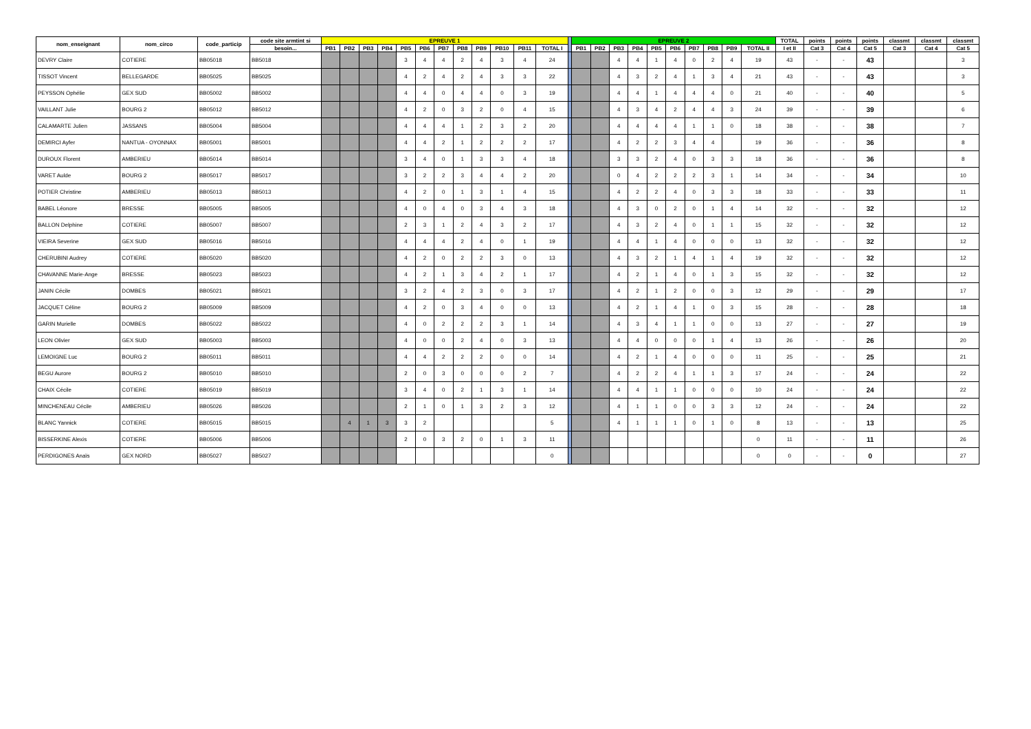| nom_enseignant | nom_circo | code_particip | code site armtint si | EPREUVE 1 | | | | | | | | | | | | | EPREUVE 2 | | | | | | | | | | TOTAL | points | points | points | classmt | classmt | classmt |
| --- | --- | --- | --- | --- | --- | --- | --- | --- | --- | --- | --- | --- | --- | --- | --- | --- | --- | --- | --- | --- | --- | --- | --- | --- | --- | --- | --- | --- | --- | --- | --- | --- | --- |
| | | | besoin... | PB1 | PB2 | PB3 | PB4 | PB5 | PB6 | PB7 | PB8 | PB9 | PB10 | PB11 | TOTAL I | | PB1 | PB2 | PB3 | PB4 | PB5 | PB6 | PB7 | PB8 | PB9 | TOTAL II | I et II | Cat 3 | Cat 4 | Cat 5 | Cat 3 | Cat 4 | Cat 5 |
| DEVRY Claire | COTIERE | BB05018 | BB5018 | | | | | 3 | 4 | 4 | 2 | 4 | 3 | 4 | 24 | | | | 4 | 4 | 1 | 4 | 0 | 2 | 4 | 19 | 43 | - | - | 43 | | | 3 |
| TISSOT Vincent | BELLEGARDE | BB05025 | BB5025 | | | | | 4 | 2 | 4 | 2 | 4 | 3 | 3 | 22 | | | | 4 | 3 | 2 | 4 | 1 | 3 | 4 | 21 | 43 | - | - | 43 | | | 3 |
| PEYSSON Ophélie | GEX SUD | BB05002 | BB5002 | | | | | 4 | 4 | 0 | 4 | 4 | 0 | 3 | 19 | | | | 4 | 4 | 1 | 4 | 4 | 4 | 0 | 21 | 40 | - | - | 40 | | | 5 |
| VAILLANT Julie | BOURG 2 | BB05012 | BB5012 | | | | | 4 | 2 | 0 | 3 | 2 | 0 | 4 | 15 | | | | 4 | 3 | 4 | 2 | 4 | 4 | 3 | 24 | 39 | - | - | 39 | | | 6 |
| CALAMARTE Julien | JASSANS | BB05004 | BB5004 | | | | | 4 | 4 | 4 | 1 | 2 | 3 | 2 | 20 | | | | 4 | 4 | 4 | 4 | 1 | 1 | 0 | 18 | 38 | - | - | 38 | | | 7 |
| DEMIRCI Ayfer | NANTUA - OYONNAX | BB05001 | BB5001 | | | | | 4 | 4 | 2 | 1 | 2 | 2 | 2 | 17 | | | | 4 | 2 | 2 | 3 | 4 | 4 | | 19 | 36 | - | - | 36 | | | 8 |
| DUROUX Florent | AMBERIEU | BB05014 | BB5014 | | | | | 3 | 4 | 0 | 1 | 3 | 3 | 4 | 18 | | | | 3 | 3 | 2 | 4 | 0 | 3 | 3 | 18 | 36 | - | - | 36 | | | 8 |
| VARET Aulde | BOURG 2 | BB05017 | BB5017 | | | | | 3 | 2 | 2 | 3 | 4 | 4 | 2 | 20 | | | | 0 | 4 | 2 | 2 | 2 | 3 | 1 | 14 | 34 | - | - | 34 | | | 10 |
| POTIER Christine | AMBERIEU | BB05013 | BB5013 | | | | | 4 | 2 | 0 | 1 | 3 | 1 | 4 | 15 | | | | 4 | 2 | 2 | 4 | 0 | 3 | 3 | 18 | 33 | - | - | 33 | | | 11 |
| BABEL Léonore | BRESSE | BB05005 | BB5005 | | | | | 4 | 0 | 4 | 0 | 3 | 4 | 3 | 18 | | | | 4 | 3 | 0 | 2 | 0 | 1 | 4 | 14 | 32 | - | - | 32 | | | 12 |
| BALLON Delphine | COTIERE | BB05007 | BB5007 | | | | | 2 | 3 | 1 | 2 | 4 | 3 | 2 | 17 | | | | 4 | 3 | 2 | 4 | 0 | 1 | 1 | 15 | 32 | - | - | 32 | | | 12 |
| VIEIRA Severine | GEX SUD | BB05016 | BB5016 | | | | | 4 | 4 | 4 | 2 | 4 | 0 | 1 | 19 | | | | 4 | 4 | 1 | 4 | 0 | 0 | 0 | 13 | 32 | - | - | 32 | | | 12 |
| CHERUBINI Audrey | COTIERE | BB05020 | BB5020 | | | | | 4 | 2 | 0 | 2 | 2 | 3 | 0 | 13 | | | | 4 | 3 | 2 | 1 | 4 | 1 | 4 | 19 | 32 | - | - | 32 | | | 12 |
| CHAVANNE Marie-Ange | BRESSE | BB05023 | BB5023 | | | | | 4 | 2 | 1 | 3 | 4 | 2 | 1 | 17 | | | | 4 | 2 | 1 | 4 | 0 | 1 | 3 | 15 | 32 | - | - | 32 | | | 12 |
| JANIN Cécile | DOMBES | BB05021 | BB5021 | | | | | 3 | 2 | 4 | 2 | 3 | 0 | 3 | 17 | | | | 4 | 2 | 1 | 2 | 0 | 0 | 3 | 12 | 29 | - | - | 29 | | | 17 |
| JACQUET Céline | BOURG 2 | BB05009 | BB5009 | | | | | 4 | 2 | 0 | 3 | 4 | 0 | 0 | 13 | | | | 4 | 2 | 1 | 4 | 1 | 0 | 3 | 15 | 28 | - | - | 28 | | | 18 |
| GARIN Murielle | DOMBES | BB05022 | BB5022 | | | | | 4 | 0 | 2 | 2 | 2 | 3 | 1 | 14 | | | | 4 | 3 | 4 | 1 | 1 | 0 | 0 | 13 | 27 | - | - | 27 | | | 19 |
| LEON Olivier | GEX SUD | BB05003 | BB5003 | | | | | 4 | 0 | 0 | 2 | 4 | 0 | 3 | 13 | | | | 4 | 4 | 0 | 0 | 0 | 1 | 4 | 13 | 26 | - | - | 26 | | | 20 |
| LEMOIGNE Luc | BOURG 2 | BB05011 | BB5011 | | | | | 4 | 4 | 2 | 2 | 2 | 0 | 0 | 14 | | | | 4 | 2 | 1 | 4 | 0 | 0 | 0 | 11 | 25 | - | - | 25 | | | 21 |
| BEGU Aurore | BOURG 2 | BB05010 | BB5010 | | | | | 2 | 0 | 3 | 0 | 0 | 0 | 2 | 7 | | | | 4 | 2 | 2 | 4 | 1 | 1 | 3 | 17 | 24 | - | - | 24 | | | 22 |
| CHAIX Cécile | COTIERE | BB05019 | BB5019 | | | | | 3 | 4 | 0 | 2 | 1 | 3 | 1 | 14 | | | | 4 | 4 | 1 | 1 | 0 | 0 | 0 | 10 | 24 | - | - | 24 | | | 22 |
| MINCHENEAU Cécile | AMBERIEU | BB05026 | BB5026 | | | | | 2 | 1 | 0 | 1 | 3 | 2 | 3 | 12 | | | | 4 | 1 | 1 | 0 | 0 | 3 | 3 | 12 | 24 | - | - | 24 | | | 22 |
| BLANC Yannick | COTIERE | BB05015 | BB5015 | | 4 | 1 | 3 | 3 | 2 | | | | | | 5 | | | | 4 | 1 | 1 | 1 | 0 | 1 | 0 | 8 | 13 | - | - | 13 | | | 25 |
| BISSERKINE Alexis | COTIERE | BB05006 | BB5006 | | | | | 2 | 0 | 3 | 2 | 0 | 1 | 3 | 11 | | | | | | | | | | | 0 | 11 | - | - | 11 | | | 26 |
| PERDIGONES Anaïs | GEX NORD | BB05027 | BB5027 | | | | | | | | | | | | 0 | | | | | | | | | | | 0 | 0 | - | - | 0 | | | 27 |